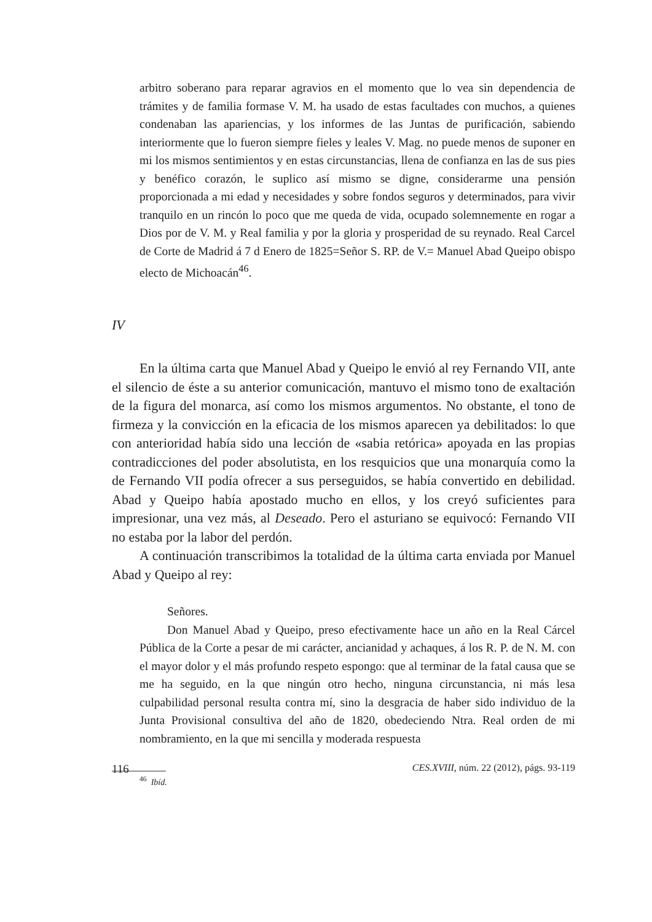arbitro soberano para reparar agravios en el momento que lo vea sin dependencia de trámites y de familia formase V. M. ha usado de estas facultades con muchos, a quienes condenaban las apariencias, y los informes de las Juntas de purificación, sabiendo interiormente que lo fueron siempre fieles y leales V. Mag. no puede menos de suponer en mi los mismos sentimientos y en estas circunstancias, llena de confianza en las de sus pies y benéfico corazón, le suplico así mismo se digne, considerarme una pensión proporcionada a mi edad y necesidades y sobre fondos seguros y determinados, para vivir tranquilo en un rincón lo poco que me queda de vida, ocupado solemnemente en rogar a Dios por de V. M. y Real familia y por la gloria y prosperidad de su reynado. Real Carcel de Corte de Madrid á 7 d Enero de 1825=Señor S. RP. de V.= Manuel Abad Queipo obispo electo de Michoacán<sup>46</sup>.
IV
En la última carta que Manuel Abad y Queipo le envió al rey Fernando VII, ante el silencio de éste a su anterior comunicación, mantuvo el mismo tono de exaltación de la figura del monarca, así como los mismos argumentos. No obstante, el tono de firmeza y la convicción en la eficacia de los mismos aparecen ya debilitados: lo que con anterioridad había sido una lección de «sabia retórica» apoyada en las propias contradicciones del poder absolutista, en los resquicios que una monarquía como la de Fernando VII podía ofrecer a sus perseguidos, se había convertido en debilidad. Abad y Queipo había apostado mucho en ellos, y los creyó suficientes para impresionar, una vez más, al Deseado. Pero el asturiano se equivocó: Fernando VII no estaba por la labor del perdón.
A continuación transcribimos la totalidad de la última carta enviada por Manuel Abad y Queipo al rey:
Señores.
Don Manuel Abad y Queipo, preso efectivamente hace un año en la Real Cárcel Pública de la Corte a pesar de mi carácter, ancianidad y achaques, á los R. P. de N. M. con el mayor dolor y el más profundo respeto espongo: que al terminar de la fatal causa que se me ha seguido, en la que ningún otro hecho, ninguna circunstancia, ni más lesa culpabilidad personal resulta contra mí, sino la desgracia de haber sido individuo de la Junta Provisional consultiva del año de 1820, obedeciendo Ntra. Real orden de mi nombramiento, en la que mi sencilla y moderada respuesta
<sup>46</sup> Ibíd.
116 CES.XVIII, núm. 22 (2012), págs. 93-119